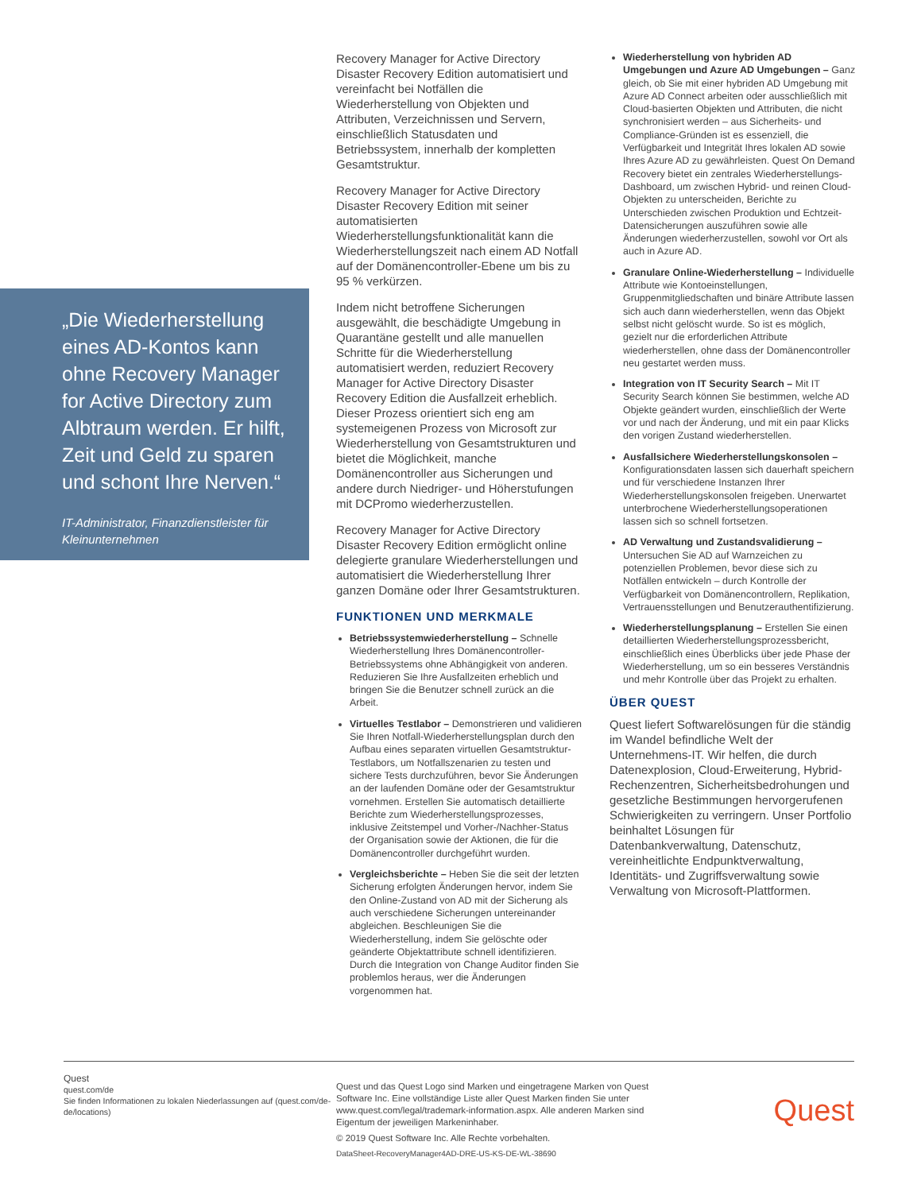„Die Wiederherstellung eines AD-Kontos kann ohne Recovery Manager for Active Directory zum Albtraum werden. Er hilft, Zeit und Geld zu sparen und schont Ihre Nerven.“
IT-Administrator, Finanzdienstleister für Kleinunternehmen
Recovery Manager for Active Directory Disaster Recovery Edition automatisiert und vereinfacht bei Notfällen die Wiederherstellung von Objekten und Attributen, Verzeichnissen und Servern, einschließlich Statusdaten und Betriebssystem, innerhalb der kompletten Gesamtstruktur.
Recovery Manager for Active Directory Disaster Recovery Edition mit seiner automatisierten Wiederherstellungsfunktionalität kann die Wiederherstellungszeit nach einem AD Notfall auf der Domänencontroller-Ebene um bis zu 95 % verkürzen.
Indem nicht betroffene Sicherungen ausgewählt, die beschädigte Umgebung in Quarantäne gestellt und alle manuellen Schritte für die Wiederherstellung automatisiert werden, reduziert Recovery Manager for Active Directory Disaster Recovery Edition die Ausfallzeit erheblich. Dieser Prozess orientiert sich eng am systemeigenen Prozess von Microsoft zur Wiederherstellung von Gesamtstrukturen und bietet die Möglichkeit, manche Domänencontroller aus Sicherungen und andere durch Niedriger- und Höherstufungen mit DCPromo wiederherzustellen.
Recovery Manager for Active Directory Disaster Recovery Edition ermöglicht online delegierte granulare Wiederherstellungen und automatisiert die Wiederherstellung Ihrer ganzen Domäne oder Ihrer Gesamtstrukturen.
FUNKTIONEN UND MERKMALE
Betriebssystemwiederherstellung – Schnelle Wiederherstellung Ihres Domänencontroller-Betriebssystems ohne Abhängigkeit von anderen. Reduzieren Sie Ihre Ausfallzeiten erheblich und bringen Sie die Benutzer schnell zurück an die Arbeit.
Virtuelles Testlabor – Demonstrieren und validieren Sie Ihren Notfall-Wiederherstellungsplan durch den Aufbau eines separaten virtuellen Gesamtstruktur-Testlabors, um Notfallszenarien zu testen und sichere Tests durchzuführen, bevor Sie Änderungen an der laufenden Domäne oder der Gesamtstruktur vornehmen. Erstellen Sie automatisch detaillierte Berichte zum Wiederherstellungsprozesses, inklusive Zeitstempel und Vorher-/Nachher-Status der Organisation sowie der Aktionen, die für die Domänencontroller durchgeführt wurden.
Vergleichsberichte – Heben Sie die seit der letzten Sicherung erfolgten Änderungen hervor, indem Sie den Online-Zustand von AD mit der Sicherung als auch verschiedene Sicherungen untereinander abgleichen. Beschleunigen Sie die Wiederherstellung, indem Sie gelöschte oder geänderte Objektattribute schnell identifizieren. Durch die Integration von Change Auditor finden Sie problemlos heraus, wer die Änderungen vorgenommen hat.
Wiederherstellung von hybriden AD Umgebungen und Azure AD Umgebungen – Ganz gleich, ob Sie mit einer hybriden AD Umgebung mit Azure AD Connect arbeiten oder ausschließlich mit Cloud-basierten Objekten und Attributen, die nicht synchronisiert werden – aus Sicherheits- und Compliance-Gründen ist es essenziell, die Verfügbarkeit und Integrität Ihres lokalen AD sowie Ihres Azure AD zu gewährleisten. Quest On Demand Recovery bietet ein zentrales Wiederherstellungs-Dashboard, um zwischen Hybrid- und reinen Cloud-Objekten zu unterscheiden, Berichte zu Unterschieden zwischen Produktion und Echtzeit-Datensicherungen auszuführen sowie alle Änderungen wiederherzustellen, sowohl vor Ort als auch in Azure AD.
Granulare Online-Wiederherstellung – Individuelle Attribute wie Kontoeinstellungen, Gruppenmitgliedschaften und binäre Attribute lassen sich auch dann wiederherstellen, wenn das Objekt selbst nicht gelöscht wurde. So ist es möglich, gezielt nur die erforderlichen Attribute wiederherstellen, ohne dass der Domänencontroller neu gestartet werden muss.
Integration von IT Security Search – Mit IT Security Search können Sie bestimmen, welche AD Objekte geändert wurden, einschließlich der Werte vor und nach der Änderung, und mit ein paar Klicks den vorigen Zustand wiederherstellen.
Ausfallsichere Wiederherstellungskonsolen – Konfigurationsdaten lassen sich dauerhaft speichern und für verschiedene Instanzen Ihrer Wiederherstellungskonsolen freigeben. Unerwartet unterbrochene Wiederherstellungsoperationen lassen sich so schnell fortsetzen.
AD Verwaltung und Zustandsvalidierung – Untersuchen Sie AD auf Warnzeichen zu potenziellen Problemen, bevor diese sich zu Notfällen entwickeln – durch Kontrolle der Verfügbarkeit von Domänencontrollern, Replikation, Vertrauensstellungen und Benutzerauthentifizierung.
Wiederherstellungsplanung – Erstellen Sie einen detaillierten Wiederherstellungsprozessbericht, einschließlich eines Überblicks über jede Phase der Wiederherstellung, um so ein besseres Verständnis und mehr Kontrolle über das Projekt zu erhalten.
ÜBER QUEST
Quest liefert Softwarelösungen für die ständig im Wandel befindliche Welt der Unternehmens-IT. Wir helfen, die durch Datenexplosion, Cloud-Erweiterung, Hybrid-Rechenzentren, Sicherheitsbedrohungen und gesetzliche Bestimmungen hervorgerufenen Schwierigkeiten zu verringern. Unser Portfolio beinhaltet Lösungen für Datenbankverwaltung, Datenschutz, vereinheitlichte Endpunktverwaltung, Identitäts- und Zugriffsverwaltung sowie Verwaltung von Microsoft-Plattformen.
Quest
quest.com/de
Sie finden Informationen zu lokalen Niederlassungen auf (quest.com/de-de/locations)
Quest und das Quest Logo sind Marken und eingetragene Marken von Quest Software Inc. Eine vollständige Liste aller Quest Marken finden Sie unter www.quest.com/legal/trademark-information.aspx. Alle anderen Marken sind Eigentum der jeweiligen Markeninhaber.
© 2019 Quest Software Inc. Alle Rechte vorbehalten.
DataSheet-RecoveryManager4AD-DRE-US-KS-DE-WL-38690
Quest